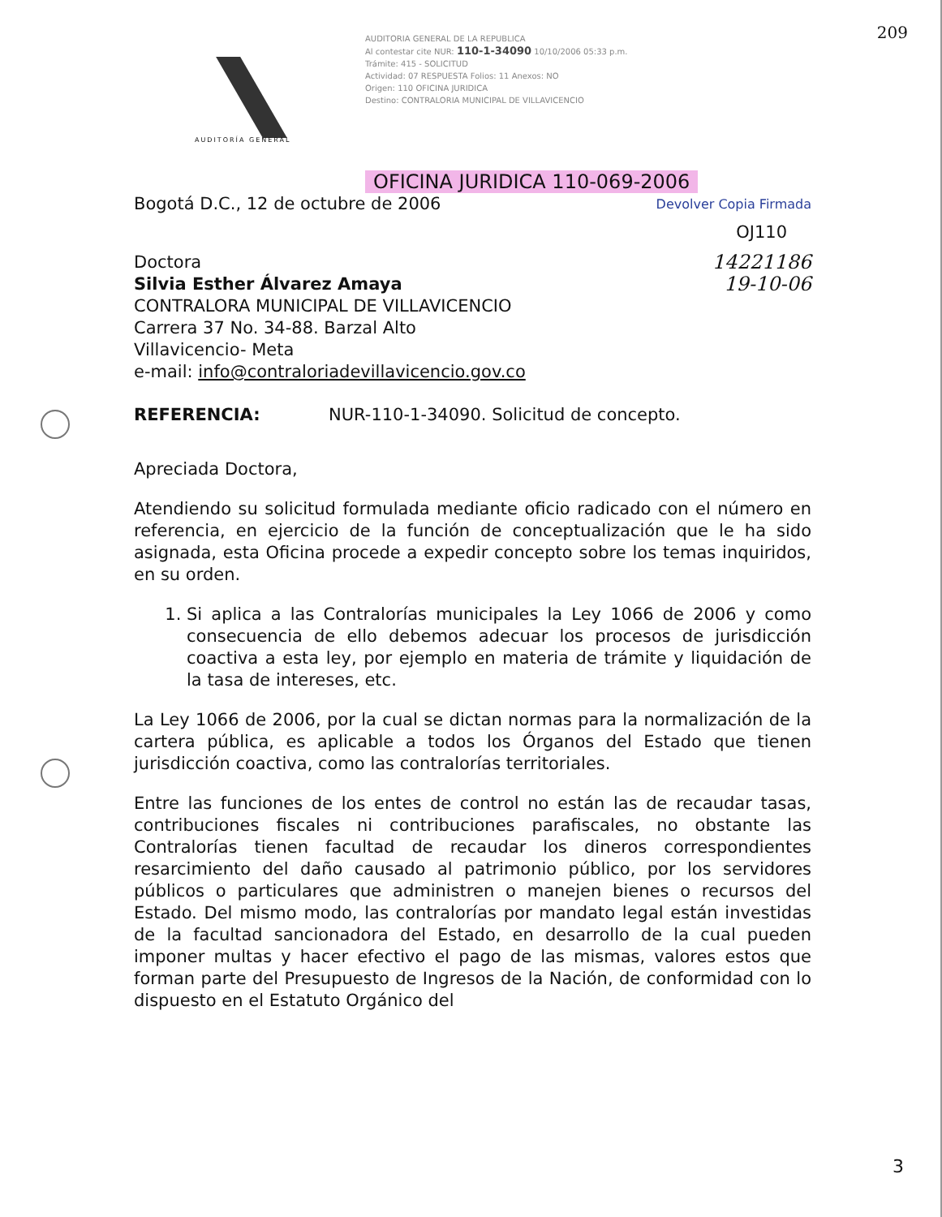209
AUDITORÍA GENERAL
AUDITORIA GENERAL DE LA REPUBLICA
Al contestar cite NUR: 110-1-34090 10/10/2006 05:33 p.m.
Trámite: 415 - SOLICITUD
Actividad: 07 RESPUESTA Folios: 11 Anexos: NO
Origen: 110 OFICINA JURIDICA
Destino: CONTRALORIA MUNICIPAL DE VILLAVICENCIO
OFICINA JURIDICA 110-069-2006
Bogotá D.C., 12 de octubre de 2006 Devolver Copia Firmada
OJ110
Doctora
Silvia Esther Álvarez Amaya
CONTRALORA MUNICIPAL DE VILLAVICENCIO
Carrera 37 No. 34-88. Barzal Alto
Villavicencio- Meta
e-mail: info@contraloriadevillavicencio.gov.co
14221186
19-10-06
REFERENCIA: NUR-110-1-34090. Solicitud de concepto.
Apreciada Doctora,
Atendiendo su solicitud formulada mediante oficio radicado con el número en referencia, en ejercicio de la función de conceptualización que le ha sido asignada, esta Oficina procede a expedir concepto sobre los temas inquiridos, en su orden.
1. Si aplica a las Contralorías municipales la Ley 1066 de 2006 y como consecuencia de ello debemos adecuar los procesos de jurisdicción coactiva a esta ley, por ejemplo en materia de trámite y liquidación de la tasa de intereses, etc.
La Ley 1066 de 2006, por la cual se dictan normas para la normalización de la cartera pública, es aplicable a todos los Órganos del Estado que tienen jurisdicción coactiva, como las contralorías territoriales.
Entre las funciones de los entes de control no están las de recaudar tasas, contribuciones fiscales ni contribuciones parafiscales, no obstante las Contralorías tienen facultad de recaudar los dineros correspondientes resarcimiento del daño causado al patrimonio público, por los servidores públicos o particulares que administren o manejen bienes o recursos del Estado. Del mismo modo, las contralorías por mandato legal están investidas de la facultad sancionadora del Estado, en desarrollo de la cual pueden imponer multas y hacer efectivo el pago de las mismas, valores estos que forman parte del Presupuesto de Ingresos de la Nación, de conformidad con lo dispuesto en el Estatuto Orgánico del
3